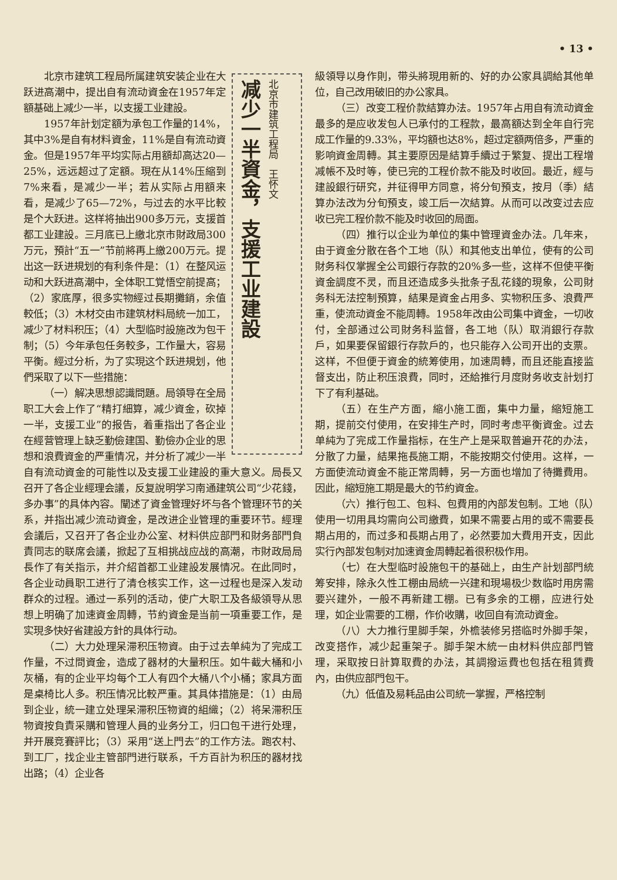• 13 •
减少一半資金，支援工业建設
北京市建筑工程局　王怀文
北京市建筑工程局所属建筑安装企业在大跃进高潮中，提出自有流动資金在1957年定額基础上减少一半，以支援工业建設。
1957年計划定額为承包工作量的14%，其中3%是自有材料資金，11%是自有流动資金。但是1957年平均实际占用額却高达20—25%，远远超过了定額。現在从14%压縮到7%来看，是减少一半；若从实际占用額来看，是减少了65—72%，与过去的水平比較是个大跃进。这样将抽出900多万元，支援首都工业建設。三月底已上繳北京市財政局300万元，預計“五一”节前將再上繳200万元。提出这一跃进規划的有利条件是：（1）在整风运动和大跃进高潮中，全体职工覚悟空前提高；（2）家底厚，很多实物經过長期攤銷，余值較低；（3）木材交由市建筑材料局統一加工，减少了材料积压；（4）大型临时設施改为包干制；（5）今年承包任务較多，工作量大，容易平衡。經过分析，为了实現这个跃进規划，他們采取了以下一些措施：
（一）解决思想認識問題。局領导在全局职工大会上作了“精打細算，减少資金，砍掉一半，支援工业”的报告，着重指出了各企业在經营管理上缺乏勤儉建国、勤儉办企业的思想和浪費資金的严重情况，并分析了减少一半自有流动資金的可能性以及支援工业建設的重大意义。局長又召开了各企业經理会議，反复說明学习南通建筑公司“少花錢，多办事”的具体內容。闡述了資金管理好坏与各个管理环节的关系，并指出减少流动資金，是改进企业管理的重要环节。經理会議后，又召开了各企业办公室、材料供应部門和財务部門負責同志的联席会議，掀起了互相挑战应战的高潮，市財政局局長作了有关指示，并介紹首都工业建設发展情况。在此同时，各企业动員职工进行了清仓核实工作，这一过程也是深入发动群众的过程。通过一系列的活动，使广大职工及各級領导从思想上明确了加速資金周轉，节約資金是当前一項重要工作，是实現多快好省建設方針的具体行动。
（二）大力处理呆滞积压物資。由于过去单純为了完成工作量，不过問資金，造成了器材的大量积压。如牛截大桶和小灰桶，有的企业平均每个工人有四个大桶八个小桶；家具方面是桌椅比人多。积压情况比較严重。其具体措施是：（1）由局到企业，統一建立处理呆滞积压物資的組織；（2）将呆滞积压物資按負責采購和管理人員的业务分工，归口包干进行处理，并开展竞賽評比；（3）采用“送上門去”的工作方法。跑农村、到工厂，找企业主管部門进行联系，千方百計为积压的器材找出路；（4）企业各
級領导以身作則，带头將現用新的、好的办公家具調給其他单位，自己改用破旧的办公家具。
（三）改变工程价款結算办法。1957年占用自有流动資金最多的是应收发包人已承付的工程款，最高額达到全年自行完成工作量的9.33%，平均額也达8%，超过定額两倍多，严重的影响資金周轉。其主要原因是結算手續过于繁复、提出工程增减帳不及时等，使已完的工程价款不能及时收回。最近，經与建設銀行研究，并征得甲方同意，将分旬預支，按月（季）結算办法改为分旬預支，竣工后一次結算。从而可以改变过去应收已完工程价款不能及时收回的局面。
（四）推行以企业为单位的集中管理資金办法。几年来，由于資金分散在各个工地（队）和其他支出单位，使有的公司財务科仅掌握全公司銀行存款的20%多一些，这样不但使平衡資金調度不灵，而且还造成多头批条子乱花錢的現象，公司財务科无法控制預算，結果是資金占用多、实物积压多、浪費严重，使流动資金不能周轉。1958年改由公司集中資金，一切收付，全部通过公司財务科监督，各工地（队）取消銀行存款戶，如果要保留銀行存款戶的，也只能存入公司开出的支票。这样，不但便于資金的統筹使用，加速周轉，而且还能直接监督支出，防止积压浪費，同时，还給推行月度財务收支計划打下了有利基础。
（五）在生产方面，縮小施工面，集中力量，縮短施工期，提前交付使用，在安排生产时，同时考虑平衡資金。过去单純为了完成工作量指标，在生产上是采取普遍开花的办法，分散了力量，結果拖長施工期，不能按期交付使用。这样，一方面使流动資金不能正常周轉，另一方面也增加了待攤費用。因此，縮短施工期是最大的节約資金。
（六）推行包工、包料、包費用的內部发包制。工地（队）使用一切用具均需向公司繳費，如果不需要占用的或不需要長期占用的，而过多和長期占用了，必然要加大費用开支，因此实行內部发包制对加速資金周轉起着很积极作用。
（七）在大型临时設施包干的基础上，由生产計划部門統筹安排，除永久性工棚由局統一兴建和現場极少数临时用房需要兴建外，一般不再新建工棚。已有多余的工棚，应进行处理，如企业需要的工棚，作价收購，收回自有流动資金。
（八）大力推行里脚手架，外檐装修另搭临时外脚手架，改变搭作，减少起重架子。脚手架木統一由材料供应部門管理，采取按日計算取費的办法，其調撥运費也包括在租賃費內，由供应部門包干。
（九）低值及易耗品由公司統一掌握，严格控制